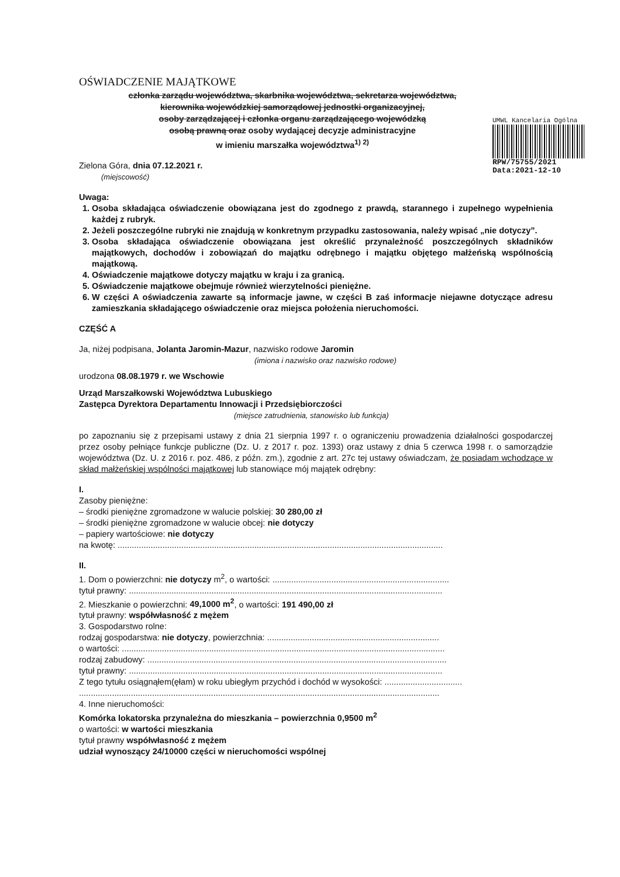UMWL Kancelaria Ogólna
RPW/75755/2021
Data:2021-12-10
OŚWIADCZENIE MAJĄTKOWE
członka zarządu województwa, skarbnika województwa, sekretarza województwa,
kierownika wojewódzkiej samorządowej jednostki organizacyjnej,
osoby zarządzającej i członka organu zarządzającego wojewódzką
osobą prawną oraz osoby wydającej decyzje administracyjne
w imieniu marszałka województwa<sup>1) 2)</sup>
Zielona Góra, dnia 07.12.2021 r.
(miejscowość)
Uwaga:
1. Osoba składająca oświadczenie obowiązana jest do zgodnego z prawdą, starannego i zupełnego wypełnienia każdej z rubryk.
2. Jeżeli poszczególne rubryki nie znajdują w konkretnym przypadku zastosowania, należy wpisać „nie dotyczy”.
3. Osoba składająca oświadczenie obowiązana jest określić przynależność poszczególnych składników majątkowych, dochodów i zobowiązań do majątku odrębnego i majątku objętego małżeńską wspólnością majątkową.
4. Oświadczenie majątkowe dotyczy majątku w kraju i za granicą.
5. Oświadczenie majątkowe obejmuje również wierzytelności pieniężne.
6. W części A oświadczenia zawarte są informacje jawne, w części B zaś informacje niejawne dotyczące adresu zamieszkania składającego oświadczenie oraz miejsca położenia nieruchomości.
CZĘŚĆ A
Ja, niżej podpisana, Jolanta Jaromin-Mazur, nazwisko rodowe Jaromin
(imiona i nazwisko oraz nazwisko rodowe)
urodzona 08.08.1979 r. we Wschowie
Urząd Marszałkowski Województwa Lubuskiego
Zastępca Dyrektora Departamentu Innowacji i Przedsiębiorczości
(miejsce zatrudnienia, stanowisko lub funkcja)
po zapoznaniu się z przepisami ustawy z dnia 21 sierpnia 1997 r. o ograniczeniu prowadzenia działalności gospodarczej przez osoby pełniące funkcje publiczne (Dz. U. z 2017 r. poz. 1393) oraz ustawy z dnia 5 czerwca 1998 r. o samorządzie województwa (Dz. U. z 2016 r. poz. 486, z późn. zm.), zgodnie z art. 27c tej ustawy oświadczam, że posiadam wchodzące w skład małżeńskiej wspólności majątkowej lub stanowiące mój majątek odrębny:
I.
Zasoby pieniężne:
– środki pieniężne zgromadzone w walucie polskiej: 30 280,00 zł
– środki pieniężne zgromadzone w walucie obcej: nie dotyczy
– papiery wartościowe: nie dotyczy
na kwotę: ..........................................................................................................................................
II.
1. Dom o powierzchni: nie dotyczy m<sup>2</sup>, o wartości: ...........................................................................
tytuł prawny: .....................................................................................................................................
2. Mieszkanie o powierzchni: 49,1000 m<sup>2</sup>, o wartości: 191 490,00 zł
tytuł prawny: współwłasność z mężem
3. Gospodarstwo rolne:
rodzaj gospodarstwa: nie dotyczy, powierzchnia: .........................................................................
o wartości: .........................................................................................................................................
rodzaj zabudowy: ...............................................................................................................................
tytuł prawny: .....................................................................................................................................
Z tego tytułu osiągnąłem(ęłam) w roku ubiegłym przychód i dochód w wysokości: .................................
.........................................................................................................................................................
4. Inne nieruchomości:
Komórka lokatorska przynależna do mieszkania – powierzchnia 0,9500 m<sup>2</sup>
o wartości: w wartości mieszkania
tytuł prawny współwłasność z mężem
udział wynoszący 24/10000 części w nieruchomości wspólnej